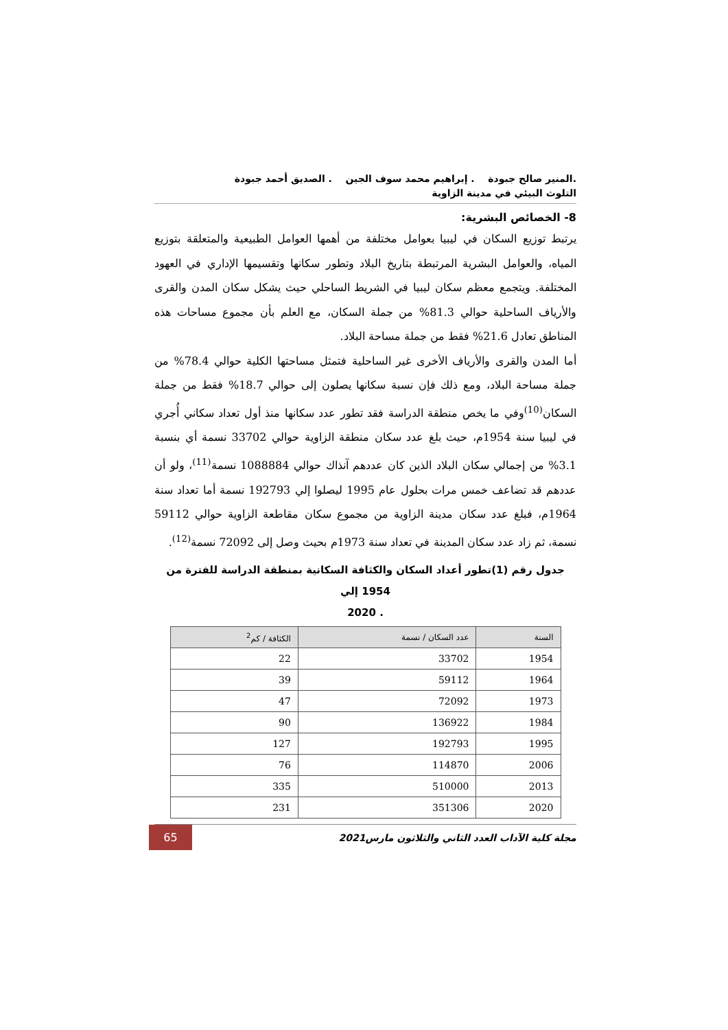.المنير صالح جبودة . إبراهيم محمد سوف الجين . الصديق أحمد جبودة
التلوث البيئي في مدينة الزاوية
8- الخصائص البشرية:
يرتبط توزيع السكان في ليبيا بعوامل مختلفة من أهمها العوامل الطبيعية والمتعلقة بتوزيع المياه، والعوامل البشرية المرتبطة بتاريخ البلاد وتطور سكانها وتقسيمها الإداري في العهود المختلفة. ويتجمع معظم سكان ليبيا في الشريط الساحلي حيث يشكل سكان المدن والقرى والأرياف الساحلية حوالي 81.3% من جملة السكان، مع العلم بأن مجموع مساحات هذه المناطق تعادل 21.6% فقط من جملة مساحة البلاد.
أما المدن والقرى والأرياف الأخرى غير الساحلية فتمثل مساحتها الكلية حوالي 78.4% من جملة مساحة البلاد، ومع ذلك فإن نسبة سكانها يصلون إلى حوالي 18.7% فقط من جملة السكان<sup>(10)</sup>وفي ما يخص منطقة الدراسة فقد تطور عدد سكانها منذ أول تعداد سكاني أُجري في ليبيا سنة 1954م، حيث بلغ عدد سكان منطقة الزاوية حوالي 33702 نسمة أي بنسبة 3.1% من إجمالي سكان البلاد الذين كان عددهم آنذاك حوالي 1088884 نسمة<sup>(11)</sup>، ولو أن عددهم قد تضاعف خمس مرات بحلول عام 1995 ليصلوا إلي 192793 نسمة أما تعداد سنة 1964م، فبلغ عدد سكان مدينة الزاوية من مجموع سكان مقاطعة الزاوية حوالي 59112 نسمة، ثم زاد عدد سكان المدينة في تعداد سنة 1973م بحيث وصل إلى 72092 نسمة<sup>(12)</sup>.
جدول رقم (1)تطور أعداد السكان والكثافة السكانية بمنطقة الدراسة للفترة من 1954 إلي
. 2020
| السنة | عدد السكان / نسمة | الكثافة / كم<sup>2</sup> |
| --- | --- | --- |
| 1954 | 33702 | 22 |
| 1964 | 59112 | 39 |
| 1973 | 72092 | 47 |
| 1984 | 136922 | 90 |
| 1995 | 192793 | 127 |
| 2006 | 114870 | 76 |
| 2013 | 510000 | 335 |
| 2020 | 351306 | 231 |
مجلة كلية الآداب العدد الثاني والثلاثون مارس2021
65